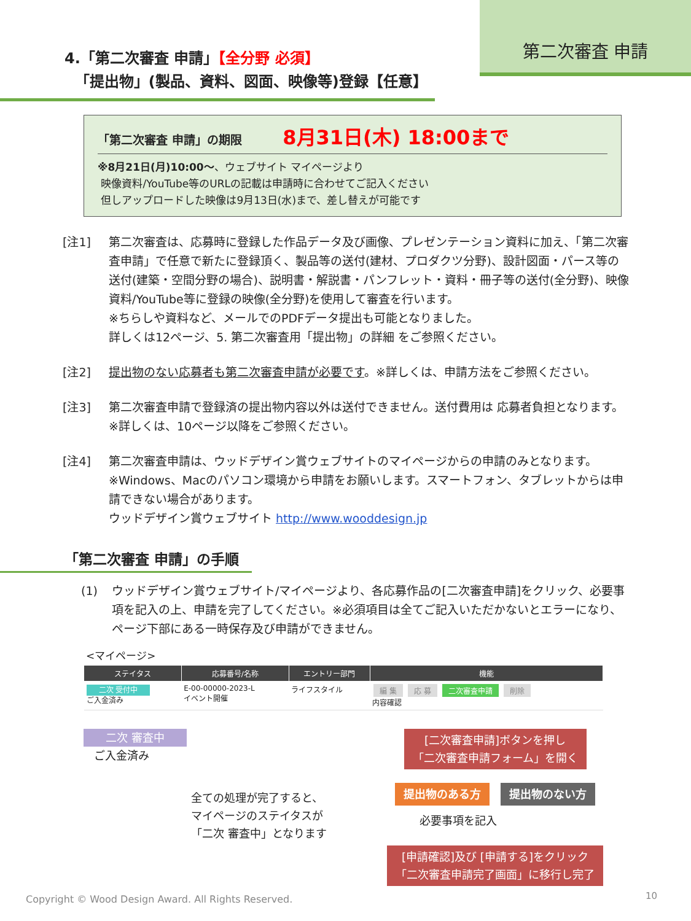第二次審査 申請
4.「第二次審査 申請」【全分野 必須】
「提出物」(製品、資料、図面、映像等)登録【任意】
「第二次審査 申請」の期限 8月31日(木) 18:00まで
※8月21日(月)10:00～、ウェブサイト マイページより
映像資料/YouTube等のURLの記載は申請時に合わせてご記入ください
但しアップロードした映像は9月13日(水)まで、差し替えが可能です
[注1] 第二次審査は、応募時に登録した作品データ及び画像、プレゼンテーション資料に加え、「第二次審査申請」で任意で新たに登録頂く、製品等の送付(建材、プロダクツ分野)、設計図面・パース等の送付(建築・空間分野の場合)、説明書・解説書・パンフレット・資料・冊子等の送付(全分野)、映像資料/YouTube等に登録の映像(全分野)を使用して審査を行います。
※ちらしや資料など、メールでのPDFデータ提出も可能となりました。
詳しくは12ページ、5. 第二次審査用「提出物」の詳細 をご参照ください。
[注2] 提出物のない応募者も第二次審査申請が必要です。※詳しくは、申請方法をご参照ください。
[注3] 第二次審査申請で登録済の提出物内容以外は送付できません。送付費用は 応募者負担となります。※詳しくは、10ページ以降をご参照ください。
[注4] 第二次審査申請は、ウッドデザイン賞ウェブサイトのマイページからの申請のみとなります。
※Windows、Macのパソコン環境から申請をお願いします。スマートフォン、タブレットからは申請できない場合があります。
ウッドデザイン賞ウェブサイト http://www.wooddesign.jp
「第二次審査 申請」の手順
(1) ウッドデザイン賞ウェブサイト/マイページより、各応募作品の[二次審査申請]をクリック、必要事項を記入の上、申請を完了してください。※必須項目は全てご記入いただかないとエラーになり、ページ下部にある一時保存及び申請ができません。
<マイページ>
| ステイタス | 応募番号/名称 | エントリー部門 | 機能 |
| --- | --- | --- | --- |
| 二次 受付中 ご入金済み | E-00-00000-2023-L イベント開催 | ライフスタイル | 編 集 応 募 二次審査申請 削除 内容確認 |
二次 審査中
ご入金済み
全ての処理が完了すると、
マイページのステイタスが
「二次 審査中」となります
[二次審査申請]ボタンを押し
「二次審査申請フォーム」を開く
提出物のある方 提出物のない方
必要事項を記入
[申請確認]及び [申請する]をクリック
「二次審査申請完了画面」に移行し完了
Copyright © Wood Design Award. All Rights Reserved.
10